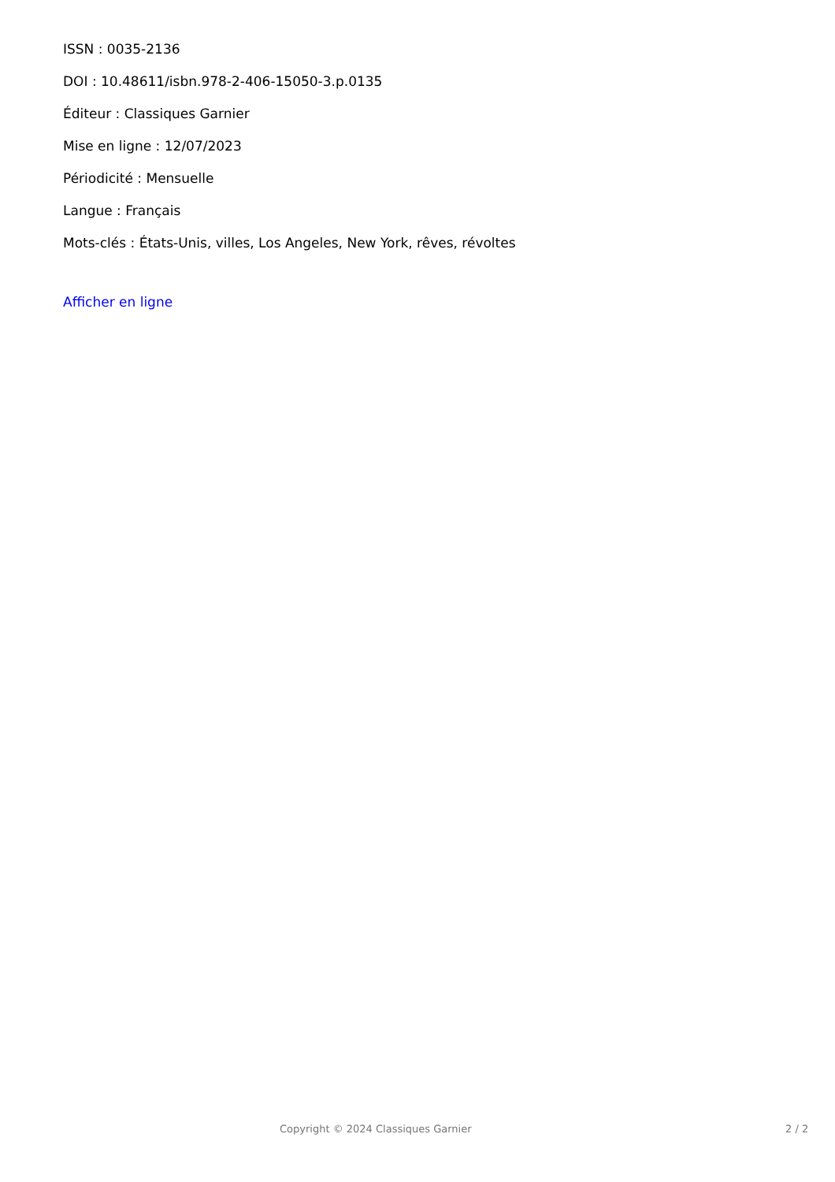ISSN : 0035-2136
DOI : 10.48611/isbn.978-2-406-15050-3.p.0135
Éditeur : Classiques Garnier
Mise en ligne : 12/07/2023
Périodicité : Mensuelle
Langue : Français
Mots-clés : États-Unis, villes, Los Angeles, New York, rêves, révoltes
Afficher en ligne
Copyright © 2024 Classiques Garnier 2 / 2